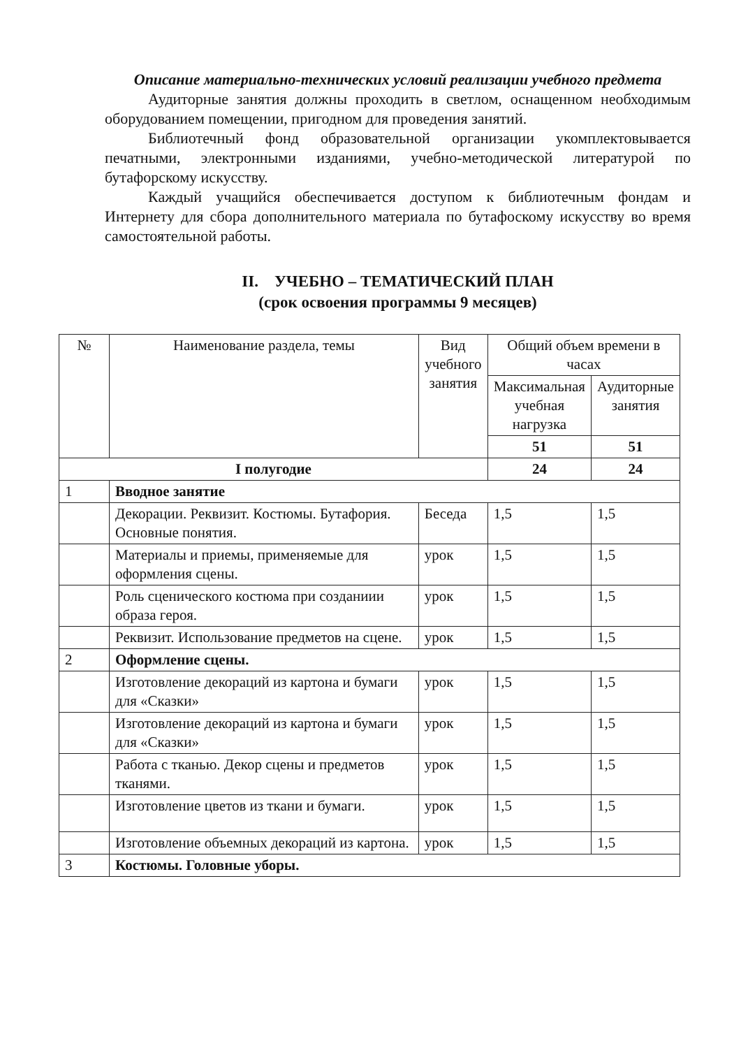Описание материально-технических условий реализации учебного предмета
Аудиторные занятия должны проходить в светлом, оснащенном необходимым оборудованием помещении, пригодном для проведения занятий.
Библиотечный фонд образовательной организации укомплектовывается печатными, электронными изданиями, учебно-методической литературой по бутафорскому искусству.
Каждый учащийся обеспечивается доступом к библиотечным фондам и Интернету для сбора дополнительного материала по бутафоскому искусству во время самостоятельной работы.
II. УЧЕБНО – ТЕМАТИЧЕСКИЙ ПЛАН
(срок освоения программы 9 месяцев)
| № | Наименование раздела, темы | Вид учебного занятия | Общий объем времени в часах | |
| --- | --- | --- | --- | --- |
| | | | Максимальная учебная нагрузка | Аудиторные занятия |
| | | | 51 | 51 |
| I полугодие | | | 24 | 24 |
| 1 | Вводное занятие | | | |
| | Декорации. Реквизит. Костюмы. Бутафория. Основные понятия. | Беседа | 1,5 | 1,5 |
| | Материалы и приемы, применяемые для оформления сцены. | урок | 1,5 | 1,5 |
| | Роль сценического костюма при созданиии образа героя. | урок | 1,5 | 1,5 |
| | Реквизит. Использование предметов на сцене. | урок | 1,5 | 1,5 |
| 2 | Оформление сцены. | | | |
| | Изготовление декораций из картона и бумаги для «Сказки» | урок | 1,5 | 1,5 |
| | Изготовление декораций из картона и бумаги для «Сказки» | урок | 1,5 | 1,5 |
| | Работа с тканью. Декор сцены и предметов тканями. | урок | 1,5 | 1,5 |
| | Изготовление цветов из ткани и бумаги. | урок | 1,5 | 1,5 |
| | Изготовление объемных декораций из картона. | урок | 1,5 | 1,5 |
| 3 | Костюмы. Головные уборы. | | | |